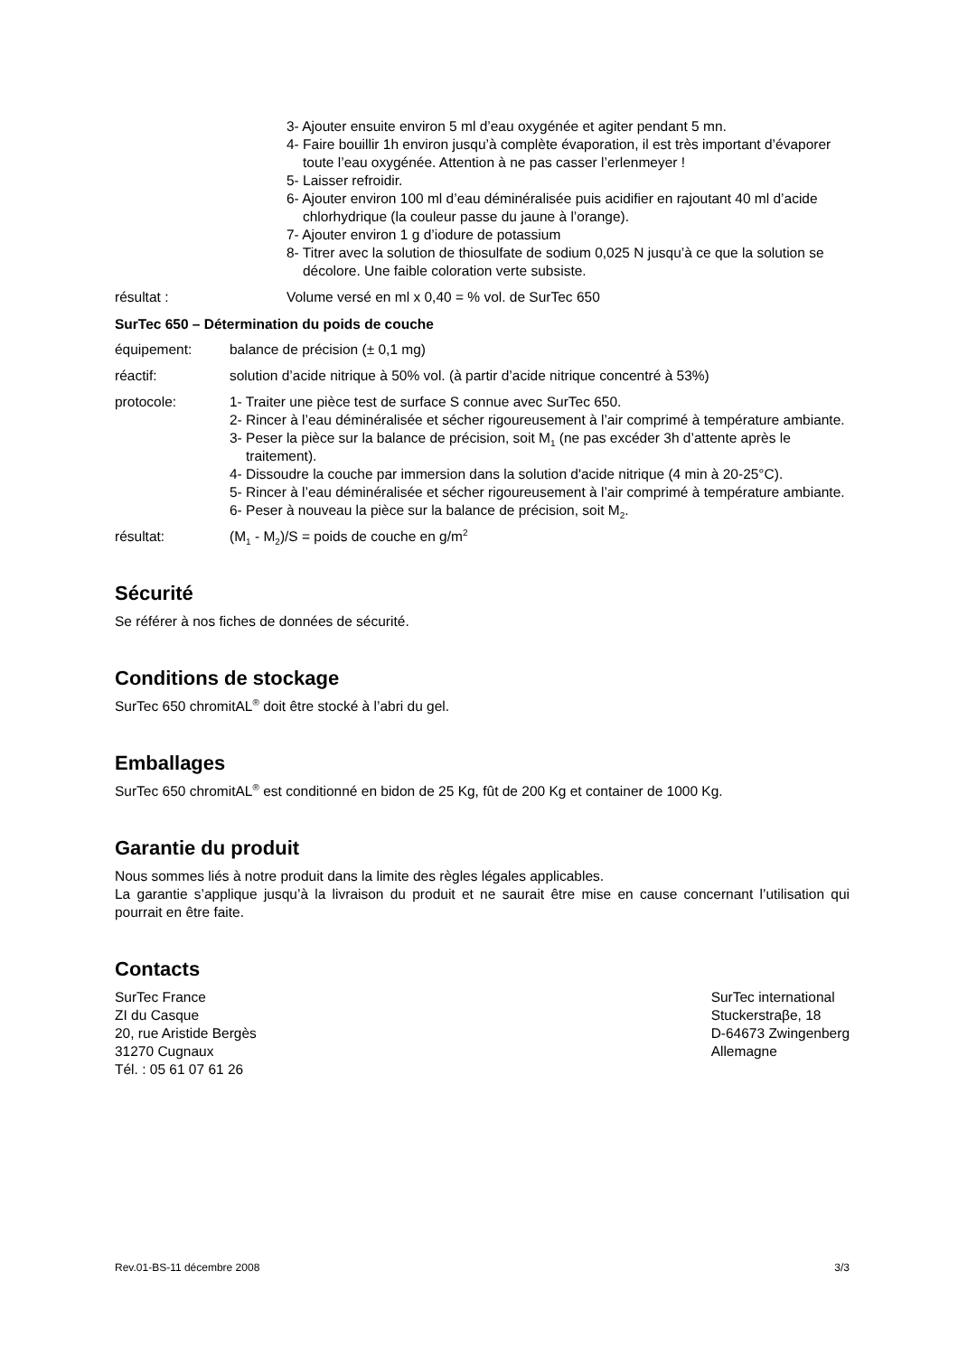3- Ajouter ensuite environ 5 ml d’eau oxygénée et agiter pendant 5 mn.
4- Faire bouillir 1h environ jusqu’à complète évaporation, il est très important d’évaporer toute l’eau oxygénée. Attention à ne pas casser l’erlenmeyer !
5- Laisser refroidir.
6- Ajouter environ 100 ml d’eau déminéralisée puis acidifier en rajoutant 40 ml d’acide chlorhydrique (la couleur passe du jaune à l’orange).
7- Ajouter environ 1 g d’iodure de potassium
8- Titrer avec la solution de thiosulfate de sodium 0,025 N jusqu’à ce que la solution se décolore. Une faible coloration verte subsiste.
résultat : Volume versé en ml x 0,40 = % vol. de SurTec 650
SurTec 650 – Détermination du poids de couche
équipement: balance de précision (± 0,1 mg)
réactif: solution d’acide nitrique à 50% vol. (à partir d’acide nitrique concentré à 53%)
protocole: 1- Traiter une pièce test de surface S connue avec SurTec 650.
2- Rincer à l’eau déminéralisée et sécher rigoureusement à l’air comprimé à température ambiante.
3- Peser la pièce sur la balance de précision, soit M<sub>1</sub> (ne pas excéder 3h d’attente après le traitement).
4- Dissoudre la couche par immersion dans la solution d'acide nitrique (4 min à 20-25°C).
5- Rincer à l’eau déminéralisée et sécher rigoureusement à l’air comprimé à température ambiante.
6- Peser à nouveau la pièce sur la balance de précision, soit M<sub>2</sub>.
résultat: (M<sub>1</sub> - M<sub>2</sub>)/S = poids de couche en g/m<sup>2</sup>
Sécurité
Se référer à nos fiches de données de sécurité.
Conditions de stockage
SurTec 650 chromitAL<sup>®</sup> doit être stocké à l’abri du gel.
Emballages
SurTec 650 chromitAL<sup>®</sup> est conditionné en bidon de 25 Kg, fût de 200 Kg et container de 1000 Kg.
Garantie du produit
Nous sommes liés à notre produit dans la limite des règles légales applicables.
La garantie s’applique jusqu’à la livraison du produit et ne saurait être mise en cause concernant l’utilisation qui pourrait en être faite.
Contacts
SurTec France
ZI du Casque
20, rue Aristide Bergès
31270 Cugnaux
Tél. : 05 61 07 61 26
SurTec international
Stuckerstraβe, 18
D-64673 Zwingenberg
Allemagne
Rev.01-BS-11 décembre 2008 3/3